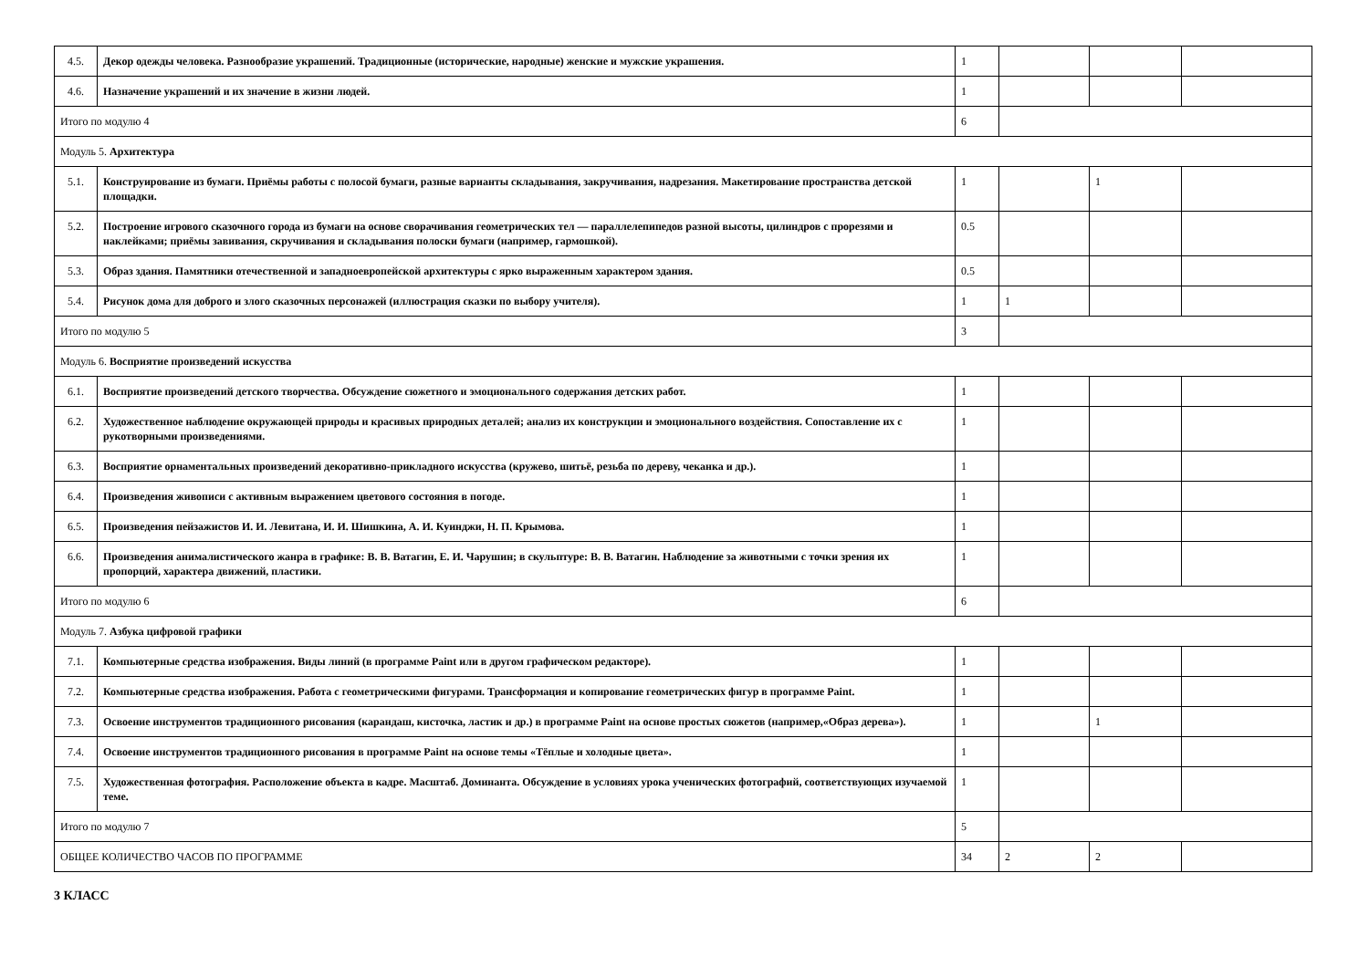| 4.5. | Декор одежды человека. Разнообразие украшений. Традиционные (исторические, народные) женские и мужские украшения. | 1 | | | |
| 4.6. | Назначение украшений и их значение в жизни людей. | 1 | | | |
| Итого по модулю 4 | | 6 | | | |
| Модуль 5. Архитектура | | | | | |
| 5.1. | Конструирование из бумаги. Приёмы работы с полосой бумаги, разные варианты складывания, закручивания, надрезания. Макетирование пространства детской площадки. | 1 | | 1 | |
| 5.2. | Построение игрового сказочного города из бумаги на основе сворачивания геометрических тел — параллелепипедов разной высоты, цилиндров с прорезями и наклейками; приёмы завивания, скручивания и складывания полоски бумаги (например, гармошкой). | 0.5 | | | |
| 5.3. | Образ здания. Памятники отечественной и западноевропейской архитектуры с ярко выраженным характером здания. | 0.5 | | | |
| 5.4. | Рисунок дома для доброго и злого сказочных персонажей (иллюстрация сказки по выбору учителя). | 1 | 1 | | |
| Итого по модулю 5 | | 3 | | | |
| Модуль 6. Восприятие произведений искусства | | | | | |
| 6.1. | Восприятие произведений детского творчества. Обсуждение сюжетного и эмоционального содержания детских работ. | 1 | | | |
| 6.2. | Художественное наблюдение окружающей природы и красивых природных деталей; анализ их конструкции и эмоционального воздействия. Сопоставление их с рукотворными произведениями. | 1 | | | |
| 6.3. | Восприятие орнаментальных произведений декоративно-прикладного искусства (кружево, шитьё, резьба по дереву, чеканка и др.). | 1 | | | |
| 6.4. | Произведения живописи с активным выражением цветового состояния в погоде. | 1 | | | |
| 6.5. | Произведения пейзажистов И. И. Левитана, И. И. Шишкина, А. И. Куинджи, Н. П. Крымова. | 1 | | | |
| 6.6. | Произведения анималистического жанра в графике: В. В. Ватагин, Е. И. Чарушин; в скульптуре: В. В. Ватагин. Наблюдение за животными с точки зрения их пропорций, характера движений, пластики. | 1 | | | |
| Итого по модулю 6 | | 6 | | | |
| Модуль 7. Азбука цифровой графики | | | | | |
| 7.1. | Компьютерные средства изображения. Виды линий (в программе Paint или в другом графическом редакторе). | 1 | | | |
| 7.2. | Компьютерные средства изображения. Работа с геометрическими фигурами. Трансформация и копирование геометрических фигур в программе Paint. | 1 | | | |
| 7.3. | Освоение инструментов традиционного рисования (карандаш, кисточка, ластик и др.) в программе Paint на основе простых сюжетов (например,«Образ дерева»). | 1 | | 1 | |
| 7.4. | Освоение инструментов традиционного рисования в программе Paint на основе темы «Тёплые и холодные цвета». | 1 | | | |
| 7.5. | Художественная фотография. Расположение объекта в кадре. Масштаб. Доминанта. Обсуждение в условиях урока ученических фотографий, соответствующих изучаемой теме. | 1 | | | |
| Итого по модулю 7 | | 5 | | | |
| ОБЩЕЕ КОЛИЧЕСТВО ЧАСОВ ПО ПРОГРАММЕ | | 34 | 2 | 2 | |
3 КЛАСС